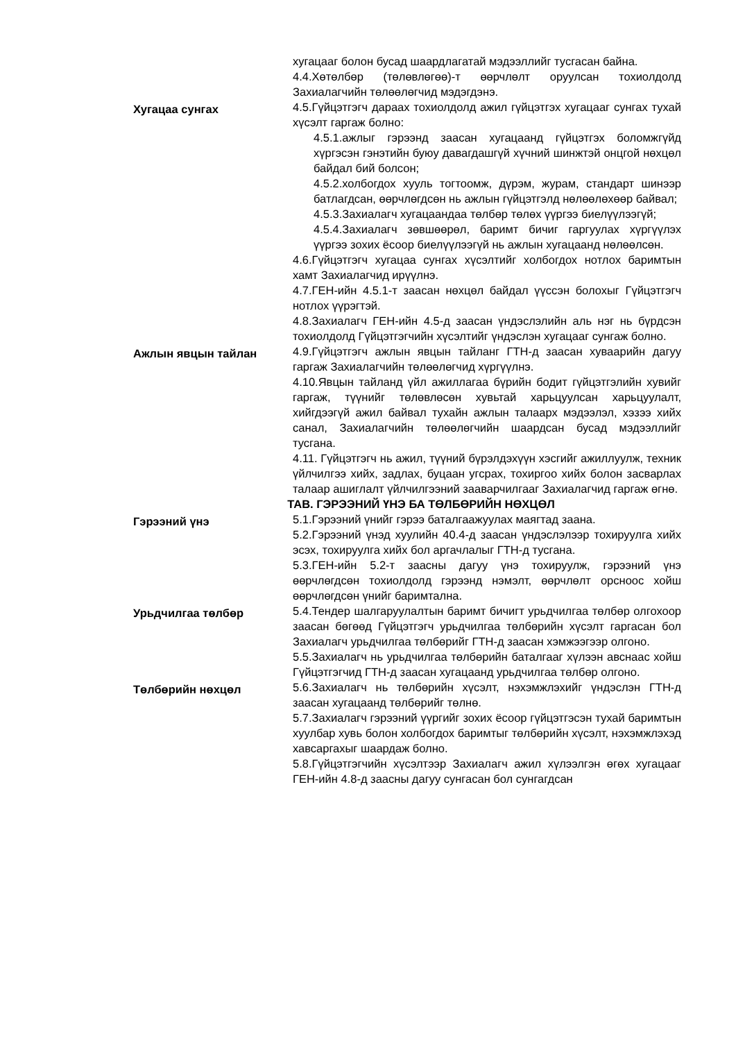хугацааг болон бусад шаардлагатай мэдээллийг тусгасан байна.
4.4.Хөтөлбөр (төлөвлөгөө)-т өөрчлөлт оруулсан тохиолдолд Захиалагчийн төлөөлөгчид мэдэгдэнэ.
Хугацаа сунгах
4.5.Гүйцэтгэгч дараах тохиолдолд ажил гүйцэтгэх хугацааг сунгах тухай хүсэлт гаргаж болно:
4.5.1.ажлыг гэрээнд заасан хугацаанд гүйцэтгэх боломжгүйд хүргэсэн гэнэтийн буюу давагдашгүй хүчний шинжтэй онцгой нөхцөл байдал бий болсон;
4.5.2.холбогдох хууль тогтоомж, дүрэм, журам, стандарт шинээр батлагдсан, өөрчлөгдсөн нь ажлын гүйцэтгэлд нөлөөлөхөөр байвал;
4.5.3.Захиалагч хугацаандаа төлбөр төлөх үүргээ биелүүлээгүй;
4.5.4.Захиалагч зөвшөөрөл, баримт бичиг гаргуулах хүргүүлэх үүргээ зохих ёсоор биелүүлээгүй нь ажлын хугацаанд нөлөөлсөн.
4.6.Гүйцэтгэгч хугацаа сунгах хүсэлтийг холбогдох нотлох баримтын хамт Захиалагчид ирүүлнэ.
4.7.ГЕН-ийн 4.5.1-т заасан нөхцөл байдал үүссэн болохыг Гүйцэтгэгч нотлох үүрэгтэй.
4.8.Захиалагч ГЕН-ийн 4.5-д заасан үндэслэлийн аль нэг нь бүрдсэн тохиолдолд Гүйцэтгэгчийн хүсэлтийг үндэслэн хугацааг сунгаж болно.
Ажлын явцын тайлан
4.9.Гүйцэтгэгч ажлын явцын тайланг ГТН-д заасан хуваарийн дагуу гаргаж Захиалагчийн төлөөлөгчид хүргүүлнэ.
4.10.Явцын тайланд үйл ажиллагаа бүрийн бодит гүйцэтгэлийн хувийг гаргаж, түүнийг төлөвлөсөн хувьтай харьцуулсан харьцуулалт, хийгдээгүй ажил байвал тухайн ажлын талаарх мэдээлэл, хэзээ хийх санал, Захиалагчийн төлөөлөгчийн шаардсан бусад мэдээллийг тусгана.
4.11. Гүйцэтгэгч нь ажил, түүний бүрэлдэхүүн хэсгийг ажиллуулж, техник үйлчилгээ хийх, задлах, буцаан угсрах, тохиргоо хийх болон засварлах талаар ашиглалт үйлчилгээний зааварчилгааг Захиалагчид гаргаж өгнө.
ТАВ. ГЭРЭЭНИЙ ҮНЭ БА ТӨЛБӨРИЙН НӨХЦӨЛ
Гэрээний үнэ
5.1.Гэрээний үнийг гэрээ баталгаажуулах маягтад заана.
5.2.Гэрээний үнэд хуулийн 40.4-д заасан үндэслэлээр тохируулга хийх эсэх, тохируулга хийх бол аргачлалыг ГТН-д тусгана.
5.3.ГЕН-ийн 5.2-т заасны дагуу үнэ тохируулж, гэрээний үнэ өөрчлөгдсөн тохиолдолд гэрээнд нэмэлт, өөрчлөлт орсноос хойш өөрчлөгдсөн үнийг баримтална.
Урьдчилгаа төлбөр
5.4.Тендер шалгаруулалтын баримт бичигт урьдчилгаа төлбөр олгохоор заасан бөгөөд Гүйцэтгэгч урьдчилгаа төлбөрийн хүсэлт гаргасан бол Захиалагч урьдчилгаа төлбөрийг ГТН-д заасан хэмжээгээр олгоно.
5.5.Захиалагч нь урьдчилгаа төлбөрийн баталгааг хүлээн авснаас хойш Гүйцэтгэгчид ГТН-д заасан хугацаанд урьдчилгаа төлбөр олгоно.
Төлбөрийн нөхцөл
5.6.Захиалагч нь төлбөрийн хүсэлт, нэхэмжлэхийг үндэслэн ГТН-д заасан хугацаанд төлбөрийг төлнө.
5.7.Захиалагч гэрээний үүргийг зохих ёсоор гүйцэтгэсэн тухай баримтын хуулбар хувь болон холбогдох баримтыг төлбөрийн хүсэлт, нэхэмжлэхэд хавсаргахыг шаардаж болно.
5.8.Гүйцэтгэгчийн хүсэлтээр Захиалагч ажил хүлээлгэн өгөх хугацааг ГЕН-ийн 4.8-д заасны дагуу сунгасан бол сунгагдсан